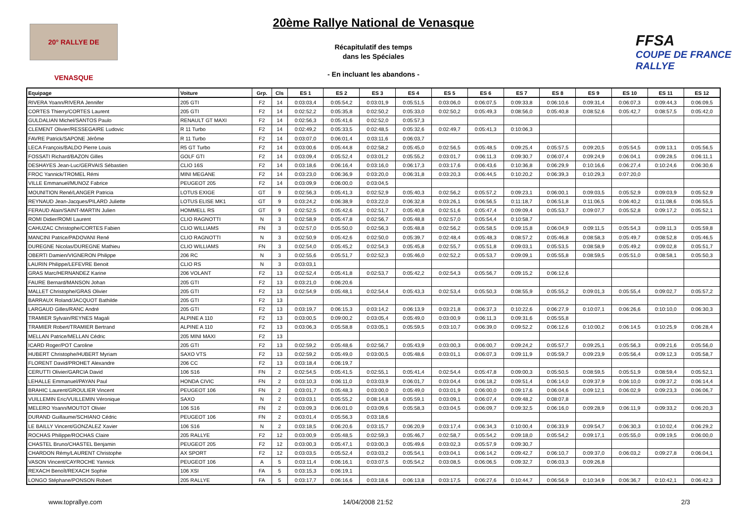20° RALLYE DE VENASQUE
20ème Rallye National de Venasque
Récapitulatif des temps
dans les Spéciales
- En incluant les abandons -
FFSA
COUPE DE FRANCE RALLYE
| Equipage | Voiture | Grp. | Cls | ES 1 | ES 2 | ES 3 | ES 4 | ES 5 | ES 6 | ES 7 | ES 8 | ES 9 | ES 10 | ES 11 | ES 12 |
| --- | --- | --- | --- | --- | --- | --- | --- | --- | --- | --- | --- | --- | --- | --- | --- |
| RIVERA Yoann/RIVERA Jennifer | 205 GTI | F2 | 14 | 0:03:03,4 | 0:05:54,2 | 0:03:01,9 | 0:05:51,5 | 0:03:06,0 | 0:06:07,5 | 0:09:33,8 | 0:06:10,6 | 0:09:31,4 | 0:06:07,3 | 0:09:44,3 | 0:06:09,5 |
| CORTES Thierry/CORTES Laurent | 205 GTI | F2 | 14 | 0:02:52,2 | 0:05:35,8 | 0:02:50,2 | 0:05:33,0 | 0:02:50,2 | 0:05:49,3 | 0:08:56,0 | 0:05:40,8 | 0:08:52,6 | 0:05:42,7 | 0:08:57,5 | 0:05:42,0 |
| GULDALIAN Michel/SANTOS Paulo | RENAULT GT MAXI | F2 | 14 | 0:02:56,3 | 0:05:41,6 | 0:02:52,0 | 0:05:57,3 | | | | | | | | |
| CLEMENT Olivier/RESSEGAIRE Ludovic | R 11 Turbo | F2 | 14 | 0:02:49,2 | 0:05:33,5 | 0:02:48,5 | 0:05:32,6 | 0:02:49,7 | 0:05:41,3 | 0:10:06,3 | | | | | |
| FAVRE Patrick/SAPONE Jérôme | R 11 Turbo | F2 | 14 | 0:03:07,0 | 0:06:01,4 | 0:03:11,6 | 0:06:03,7 | | | | | | | | |
| LECA François/BALDO Pierre Louis | R5 GT Turbo | F2 | 14 | 0:03:00,6 | 0:05:44,8 | 0:02:58,2 | 0:05:45,0 | 0:02:56,5 | 0:05:48,5 | 0:09:25,4 | 0:05:57,5 | 0:09:20,5 | 0:05:54,5 | 0:09:13,1 | 0:05:56,5 |
| FOSSATI Richard/BAZON Gilles | GOLF GTI | F2 | 14 | 0:03:09,4 | 0:05:52,4 | 0:03:01,2 | 0:05:55,2 | 0:03:01,7 | 0:06:11,3 | 0:09:30,7 | 0:06:07,4 | 0:09:24,9 | 0:06:04,1 | 0:09:28,5 | 0:06:11,1 |
| DESHAYES Jean-Luc/GERVAIS Sébastien | CLIO 16S | F2 | 14 | 0:03:18,6 | 0:06:16,4 | 0:03:16,0 | 0:06:17,3 | 0:03:17,6 | 0:06:43,6 | 0:10:36,8 | 0:06:29,9 | 0:10:16,6 | 0:06:27,4 | 0:10:24,6 | 0:06:30,6 |
| FROC Yannick/TROMEL Rémi | MINI MEGANE | F2 | 14 | 0:03:23,0 | 0:06:36,9 | 0:03:20,0 | 0:06:31,8 | 0:03:20,3 | 0:06:44,5 | 0:10:20,2 | 0:06:39,3 | 0:10:29,3 | 0:07:20,0 | | |
| VILLE Emmanuel/MUNOZ Fabrice | PEUGEOT 205 | F2 | 14 | 0:03:09,9 | 0:06:00,0 | 0:03:04,5 | | | | | | | | | |
| MOUNITION René/LANGER Patricia | LOTUS EXIGE | GT | 9 | 0:02:56,3 | 0:05:41,3 | 0:02:52,9 | 0:05:40,3 | 0:02:56,2 | 0:05:57,2 | 0:09:23,1 | 0:06:00,1 | 0:09:03,5 | 0:05:52,9 | 0:09:03,9 | 0:05:52,9 |
| REYNAUD Jean-Jacques/PILARD Juliette | LOTUS ELISE MK1 | GT | 9 | 0:03:24,2 | 0:06:38,9 | 0:03:22,0 | 0:06:32,8 | 0:03:26,1 | 0:06:56,5 | 0:11:18,7 | 0:06:51,8 | 0:11:06,5 | 0:06:40,2 | 0:11:08,6 | 0:06:55,5 |
| FERAUD Alain/SAINT-MARTIN Julien | HOMMELL RS | GT | 9 | 0:02:52,5 | 0:05:42,6 | 0:02:51,7 | 0:05:40,8 | 0:02:51,6 | 0:05:47,4 | 0:09:09,4 | 0:05:53,7 | 0:09:07,7 | 0:05:52,8 | 0:09:17,2 | 0:05:52,1 |
| ROMI Didier/ROMI Laurent | CLIO RAGNOTTI | N | 3 | 0:02:58,9 | 0:05:47,8 | 0:02:56,7 | 0:05:48,8 | 0:02:57,0 | 0:05:54,4 | 0:10:58,7 | | | | | |
| CAHUZAC Christophe/CORTES Fabien | CLIO WILLIAMS | FN | 3 | 0:02:57,0 | 0:05:50,0 | 0:02:56,3 | 0:05:48,8 | 0:02:56,2 | 0:05:58,5 | 0:09:15,8 | 0:06:04,9 | 0:09:11,5 | 0:05:54,3 | 0:09:11,3 | 0:05:59,8 |
| MANCINI Patrice/PADOVANI René | CLIO RAGNOTTI | N | 3 | 0:02:50,9 | 0:05:42,6 | 0:02:50,0 | 0:05:39,7 | 0:02:48,4 | 0:05:48,3 | 0:08:57,2 | 0:05:46,8 | 0:08:58,3 | 0:05:49,7 | 0:08:52,8 | 0:05:46,5 |
| DUREGNE Nicolas/DUREGNE Mathieu | CLIO WILLIAMS | FN | 3 | 0:02:54,0 | 0:05:45,2 | 0:02:54,3 | 0:05:45,8 | 0:02:55,7 | 0:05:51,8 | 0:09:03,1 | 0:05:53,5 | 0:08:58,9 | 0:05:49,2 | 0:09:02,8 | 0:05:51,7 |
| OBERTI Damien/VIGNERON Philippe | 206 RC | N | 3 | 0:02:55,6 | 0:05:51,7 | 0:02:52,3 | 0:05:46,0 | 0:02:52,2 | 0:05:53,7 | 0:09:09,1 | 0:05:55,8 | 0:08:59,5 | 0:05:51,0 | 0:08:58,1 | 0:05:50,3 |
| LAURIN Philippe/LEFEVRE Benoit | CLIO RS | N | 3 | 0:03:03,1 | | | | | | | | | | | |
| GRAS Marc/HERNANDEZ Karine | 206 VOLANT | F2 | 13 | 0:02:52,4 | 0:05:41,8 | 0:02:53,7 | 0:05:42,2 | 0:02:54,3 | 0:05:56,7 | 0:09:15,2 | 0:06:12,6 | | | | |
| FAURE Bernard/MANSON Johan | 205 GTI | F2 | 13 | 0:03:21,0 | 0:06:20,6 | | | | | | | | | | |
| MALLET Christophe/GRAS Olivier | 205 GTI | F2 | 13 | 0:02:54,9 | 0:05:48,1 | 0:02:54,4 | 0:05:43,3 | 0:02:53,4 | 0:05:50,3 | 0:08:55,9 | 0:05:55,2 | 0:09:01,3 | 0:05:55,4 | 0:09:02,7 | 0:05:57,2 |
| BARRAUX Roland/JACQUOT Bathilde | 205 GTI | F2 | 13 | | | | | | | | | | | | |
| LARGAUD Gilles/RANC André | 205 GTI | F2 | 13 | 0:03:19,7 | 0:06:15,3 | 0:03:14,2 | 0:06:13,9 | 0:03:21,8 | 0:06:37,3 | 0:10:22,6 | 0:06:27,9 | 0:10:07,1 | 0:06:26,6 | 0:10:10,0 | 0:06:30,3 |
| TRAMIER Sylvain/REYNES Magali | ALPINE A 110 | F2 | 13 | 0:03:00,5 | 0:09:00,2 | 0:03:05,4 | 0:05:49,0 | 0:03:00,9 | 0:06:11,3 | 0:09:31,6 | 0:05:55,8 | | | | |
| TRAMIER Robert/TRAMIER Bertrand | ALPINE A 110 | F2 | 13 | 0:03:06,3 | 0:05:58,8 | 0:03:05,1 | 0:05:59,5 | 0:03:10,7 | 0:06:39,0 | 0:09:52,2 | 0:06:12,6 | 0:10:00,2 | 0:06:14,5 | 0:10:25,9 | 0:06:28,4 |
| MELLAN Patrice/MELLAN Cédric | 205 MINI MAXI | F2 | 13 | | | | | | | | | | | | |
| ICARD Roger/POT Caroline | 205 GTI | F2 | 13 | 0:02:59,2 | 0:05:48,6 | 0:02:56,7 | 0:05:43,9 | 0:03:00,3 | 0:06:00,7 | 0:09:24,2 | 0:05:57,7 | 0:09:25,1 | 0:05:56,3 | 0:09:21,6 | 0:05:56,0 |
| HUBERT Christophe/HUBERT Myriam | SAXO VTS | F2 | 13 | 0:02:59,2 | 0:05:49,0 | 0:03:00,5 | 0:05:48,6 | 0:03:01,1 | 0:06:07,3 | 0:09:11,9 | 0:05:59,7 | 0:09:23,9 | 0:05:56,4 | 0:09:12,3 | 0:05:58,7 |
| FLORENT David/PROHET Alexandre | 206 CC | F2 | 13 | 0:03:18,4 | 0:06:19,7 | | | | | | | | | | |
| CERUTTI Olivier/GARCIA David | 106 S16 | FN | 2 | 0:02:54,5 | 0:05:41,5 | 0:02:55,1 | 0:05:41,4 | 0:02:54,4 | 0:05:47,8 | 0:09:00,3 | 0:05:50,5 | 0:08:59,5 | 0:05:51,9 | 0:08:59,4 | 0:05:52,1 |
| LEHALLE Emmanuel/PAYAN Paul | HONDA CIVIC | FN | 2 | 0:03:10,3 | 0:06:11,0 | 0:03:03,9 | 0:06:01,7 | 0:03:04,4 | 0:06:18,2 | 0:09:51,4 | 0:06:14,0 | 0:09:37,9 | 0:06:10,0 | 0:09:37,2 | 0:06:14,4 |
| BRAHIC Laurent/GROULIER Vincent | PEUGEOT 106 | FN | 2 | 0:03:01,7 | 0:05:48,3 | 0:03:00,0 | 0:05:49,0 | 0:03:01,9 | 0:06:00,0 | 0:09:17,6 | 0:06:04,6 | 0:09:12,1 | 0:06:02,9 | 0:09:23,3 | 0:06:06,7 |
| VUILLEMIN Eric/VUILLEMIN Véronique | SAXO | N | 2 | 0:03:03,1 | 0:05:55,2 | 0:08:14,8 | 0:05:59,1 | 0:03:09,1 | 0:06:07,4 | 0:09:48,2 | 0:08:07,8 | | | | |
| MELERO Yoann/MOUTOT Olivier | 106 S16 | FN | 2 | 0:03:09,3 | 0:06:01,0 | 0:03:09,6 | 0:05:58,3 | 0:03:04,5 | 0:06:09,7 | 0:09:32,5 | 0:06:16,0 | 0:09:28,9 | 0:06:11,9 | 0:09:33,2 | 0:06:20,3 |
| DURAND Guillaume/SCHIANO Cédric | PEUGEOT 106 | FN | 2 | 0:03:01,4 | 0:05:56,3 | 0:03:18,6 | | | | | | | | | |
| LE BAILLY Vincent/GONZALEZ Xavier | 106 S16 | N | 2 | 0:03:18,5 | 0:06:20,6 | 0:03:15,7 | 0:06:20,9 | 0:03:17,4 | 0:06:34,3 | 0:10:00,4 | 0:06:33,9 | 0:09:54,7 | 0:06:30,3 | 0:10:02,4 | 0:06:29,2 |
| ROCHAS Philippe/ROCHAS Claire | 205 RALLYE | F2 | 12 | 0:03:00,9 | 0:05:48,5 | 0:02:59,3 | 0:05:46,7 | 0:02:58,7 | 0:05:54,2 | 0:09:18,0 | 0:05:54,2 | 0:09:17,1 | 0:05:55,0 | 0:09:19,5 | 0:06:00,0 |
| CHASTEL Bruno/CHASTEL Benjamin | PEUGEOT 205 | F2 | 12 | 0:03:00,3 | 0:05:47,1 | 0:03:00,3 | 0:05:49,6 | 0:03:02,3 | 0:05:57,9 | 0:09:30,7 | | | | | |
| CHARDON Rémy/LAURENT Christophe | AX SPORT | F2 | 12 | 0:03:03,5 | 0:05:52,4 | 0:03:03,2 | 0:05:54,1 | 0:03:04,1 | 0:06:14,2 | 0:09:42,7 | 0:06:10,7 | 0:09:37,0 | 0:06:03,2 | 0:09:27,8 | 0:06:04,1 |
| VASON Vincent/CAYROCHE Yannick | PEUGEOT 106 | A | 5 | 0:03:11,4 | 0:06:16,1 | 0:03:07,5 | 0:05:54,2 | 0:03:08,5 | 0:06:06,5 | 0:09:32,7 | 0:06:03,3 | 0:09:26,8 | | | |
| REXACH Benoît/REXACH Sophie | 106 XSI | FA | 5 | 0:03:15,3 | 0:06:19,1 | | | | | | | | | | |
| LONGO Stéphane/PONSON Robert | 205 RALLYE | FA | 5 | 0:03:17,7 | 0:06:16,6 | 0:03:18,6 | 0:06:13,8 | 0:03:17,5 | 0:06:27,6 | 0:10:44,7 | 0:06:56,9 | 0:10:34,9 | 0:06:36,7 | 0:10:42,1 | 0:06:42,3 |
www.toprallye.com 14/04/2008 21:52 2/3